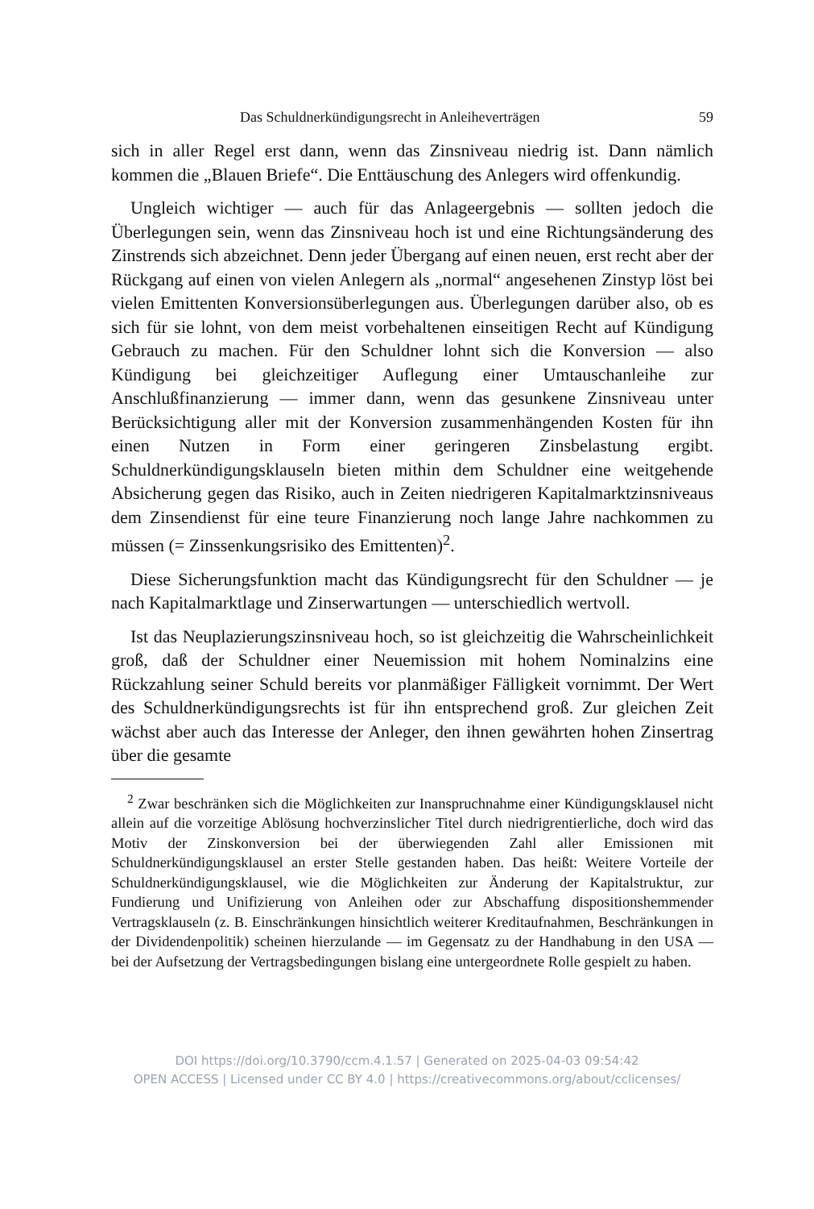Das Schuldnerkündigungsrecht in Anleiheverträgen 59
sich in aller Regel erst dann, wenn das Zinsniveau niedrig ist. Dann nämlich kommen die „Blauen Briefe“. Die Enttäuschung des Anlegers wird offenkundig.
Ungleich wichtiger — auch für das Anlageergebnis — sollten jedoch die Überlegungen sein, wenn das Zinsniveau hoch ist und eine Richtungsänderung des Zinstrends sich abzeichnet. Denn jeder Übergang auf einen neuen, erst recht aber der Rückgang auf einen von vielen Anlegern als „normal“ angesehenen Zinstyp löst bei vielen Emittenten Konversionsüberlegungen aus. Überlegungen darüber also, ob es sich für sie lohnt, von dem meist vorbehaltenen einseitigen Recht auf Kündigung Gebrauch zu machen. Für den Schuldner lohnt sich die Konversion — also Kündigung bei gleichzeitiger Auflegung einer Umtauschanleihe zur Anschlußfinanzierung — immer dann, wenn das gesunkene Zinsniveau unter Berücksichtigung aller mit der Konversion zusammenhängenden Kosten für ihn einen Nutzen in Form einer geringeren Zinsbelastung ergibt. Schuldnerkündigungsklauseln bieten mithin dem Schuldner eine weitgehende Absicherung gegen das Risiko, auch in Zeiten niedrigeren Kapitalmarktzinsniveaus dem Zinsendienst für eine teure Finanzierung noch lange Jahre nachkommen zu müssen (= Zinssenkungsrisiko des Emittenten)<sup>2</sup>.
Diese Sicherungsfunktion macht das Kündigungsrecht für den Schuldner — je nach Kapitalmarktlage und Zinserwartungen — unterschiedlich wertvoll.
Ist das Neuplazierungszinsniveau hoch, so ist gleichzeitig die Wahrscheinlichkeit groß, daß der Schuldner einer Neuemission mit hohem Nominalzins eine Rückzahlung seiner Schuld bereits vor planmäßiger Fälligkeit vornimmt. Der Wert des Schuldnerkündigungsrechts ist für ihn entsprechend groß. Zur gleichen Zeit wächst aber auch das Interesse der Anleger, den ihnen gewährten hohen Zinsertrag über die gesamte
<sup>2</sup> Zwar beschränken sich die Möglichkeiten zur Inanspruchnahme einer Kündigungsklausel nicht allein auf die vorzeitige Ablösung hochverzinslicher Titel durch niedrigrentierliche, doch wird das Motiv der Zinskonversion bei der überwiegenden Zahl aller Emissionen mit Schuldnerkündigungsklausel an erster Stelle gestanden haben. Das heißt: Weitere Vorteile der Schuldnerkündigungsklausel, wie die Möglichkeiten zur Änderung der Kapitalstruktur, zur Fundierung und Unifizierung von Anleihen oder zur Abschaffung dispositionshemmender Vertragsklauseln (z. B. Einschränkungen hinsichtlich weiterer Kreditaufnahmen, Beschränkungen in der Dividendenpolitik) scheinen hierzulande — im Gegensatz zu der Handhabung in den USA — bei der Aufsetzung der Vertragsbedingungen bislang eine untergeordnete Rolle gespielt zu haben.
DOI https://doi.org/10.3790/ccm.4.1.57 | Generated on 2025-04-03 09:54:42
OPEN ACCESS | Licensed under CC BY 4.0 | https://creativecommons.org/about/cclicenses/